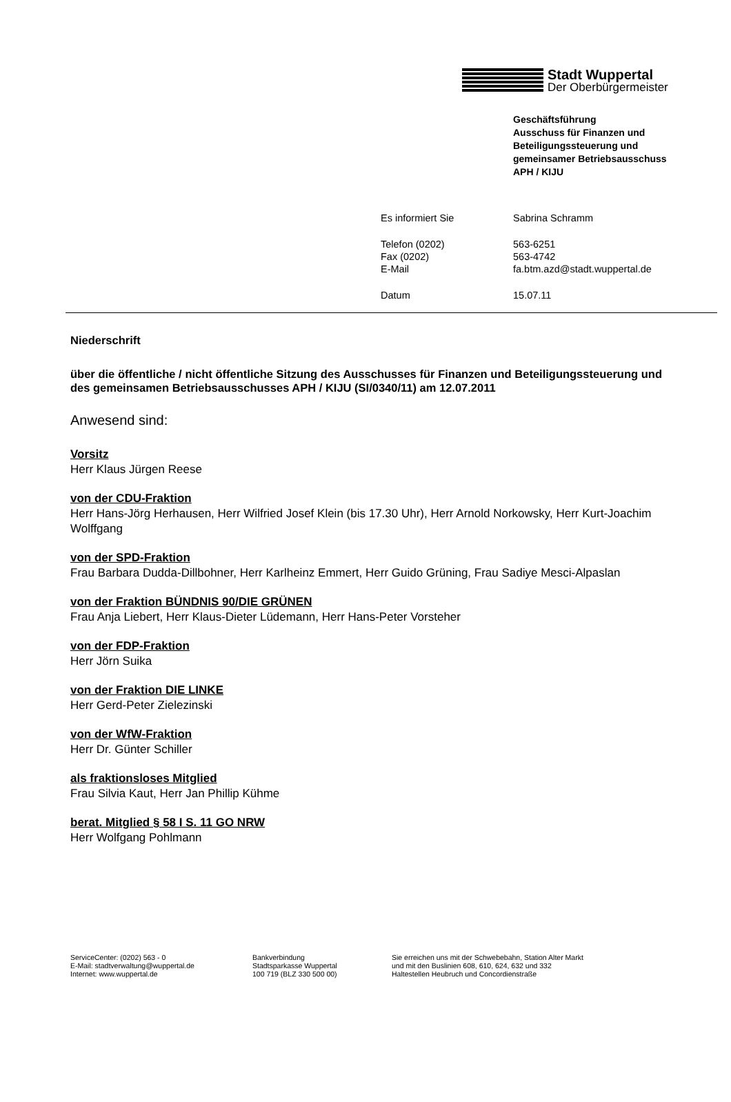Stadt Wuppertal
Der Oberbürgermeister
Geschäftsführung
Ausschuss für Finanzen und
Beteiligungssteuerung und
gemeinsamer Betriebsausschuss
APH / KIJU
| Es informiert Sie | Sabrina Schramm |
| Telefon (0202) | 563-6251 |
| Fax (0202) | 563-4742 |
| E-Mail | fa.btm.azd@stadt.wuppertal.de |
| Datum | 15.07.11 |
Niederschrift
über die öffentliche / nicht öffentliche Sitzung des Ausschusses für Finanzen und Beteiligungssteuerung und des gemeinsamen Betriebsausschusses APH / KIJU (SI/0340/11) am 12.07.2011
Anwesend sind:
Vorsitz
Herr Klaus Jürgen Reese
von der CDU-Fraktion
Herr Hans-Jörg Herhausen, Herr Wilfried Josef Klein (bis 17.30 Uhr), Herr Arnold Norkowsky, Herr Kurt-Joachim Wolffgang
von der SPD-Fraktion
Frau Barbara Dudda-Dillbohner, Herr Karlheinz Emmert, Herr Guido Grüning, Frau Sadiye Mesci-Alpaslan
von der Fraktion BÜNDNIS 90/DIE GRÜNEN
Frau Anja Liebert, Herr Klaus-Dieter Lüdemann, Herr Hans-Peter Vorsteher
von der FDP-Fraktion
Herr Jörn Suika
von der Fraktion DIE LINKE
Herr Gerd-Peter Zielezinski
von der WfW-Fraktion
Herr Dr. Günter Schiller
als fraktionsloses Mitglied
Frau Silvia Kaut, Herr Jan Phillip Kühme
berat. Mitglied § 58 I S. 11 GO NRW
Herr Wolfgang Pohlmann
ServiceCenter: (0202) 563 - 0
E-Mail: stadtverwaltung@wuppertal.de
Internet: www.wuppertal.de
Bankverbindung
Stadtsparkasse Wuppertal
100 719 (BLZ 330 500 00)
Sie erreichen uns mit der Schwebebahn, Station Alter Markt
und mit den Buslinien 608, 610, 624, 632 und 332
Haltestellen Heubruch und Concordienstraße